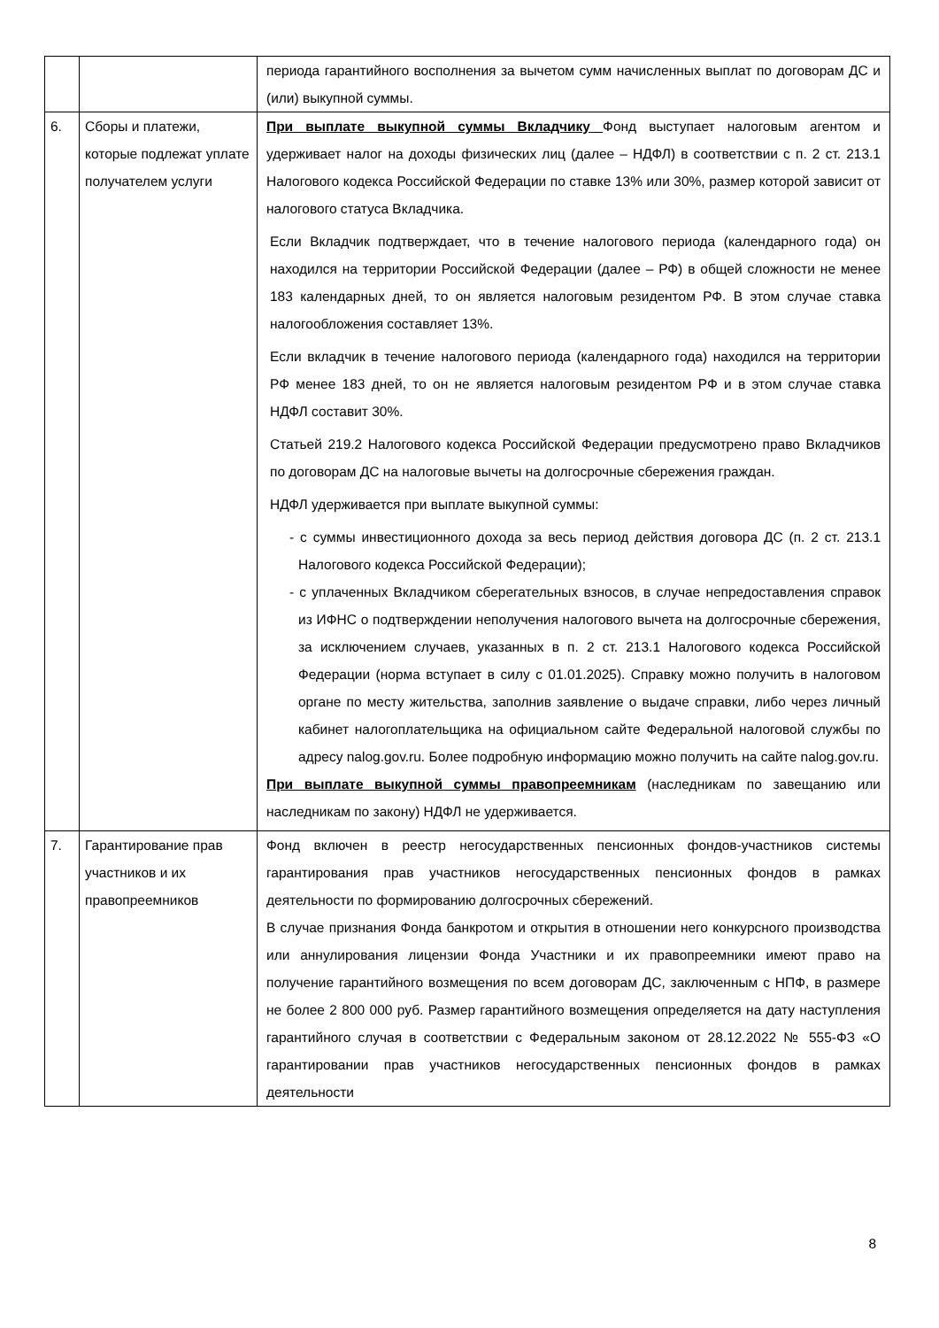| | | периода гарантийного восполнения за вычетом сумм начисленных выплат по договорам ДС и (или) выкупной суммы. |
| 6. | Сборы и платежи, которые подлежат уплате получателем услуги | При выплате выкупной суммы Вкладчику Фонд выступает налоговым агентом и удерживает налог на доходы физических лиц (далее – НДФЛ) в соответствии с п. 2 ст. 213.1 Налогового кодекса Российской Федерации по ставке 13% или 30%, размер которой зависит от налогового статуса Вкладчика. Если Вкладчик подтверждает, что в течение налогового периода (календарного года) он находился на территории Российской Федерации (далее – РФ) в общей сложности не менее 183 календарных дней, то он является налоговым резидентом РФ. В этом случае ставка налогообложения составляет 13%. Если вкладчик в течение налогового периода (календарного года) находился на территории РФ менее 183 дней, то он не является налоговым резидентом РФ и в этом случае ставка НДФЛ составит 30%. Статьей 219.2 Налогового кодекса Российской Федерации предусмотрено право Вкладчиков по договорам ДС на налоговые вычеты на долгосрочные сбережения граждан. НДФЛ удерживается при выплате выкупной суммы: - с суммы инвестиционного дохода за весь период действия договора ДС (п. 2 ст. 213.1 Налогового кодекса Российской Федерации); - с уплаченных Вкладчиком сберегательных взносов, в случае непредоставления справок из ИФНС о подтверждении неполучения налогового вычета на долгосрочные сбережения, за исключением случаев, указанных в п. 2 ст. 213.1 Налогового кодекса Российской Федерации (норма вступает в силу с 01.01.2025). Справку можно получить в налоговом органе по месту жительства, заполнив заявление о выдаче справки, либо через личный кабинет налогоплательщика на официальном сайте Федеральной налоговой службы по адресу nalog.gov.ru. Более подробную информацию можно получить на сайте nalog.gov.ru. При выплате выкупной суммы правопреемникам (наследникам по завещанию или наследникам по закону) НДФЛ не удерживается. |
| 7. | Гарантирование прав участников и их правопреемников | Фонд включен в реестр негосударственных пенсионных фондов-участников системы гарантирования прав участников негосударственных пенсионных фондов в рамках деятельности по формированию долгосрочных сбережений. В случае признания Фонда банкротом и открытия в отношении него конкурсного производства или аннулирования лицензии Фонда Участники и их правопреемники имеют право на получение гарантийного возмещения по всем договорам ДС, заключенным с НПФ, в размере не более 2 800 000 руб. Размер гарантийного возмещения определяется на дату наступления гарантийного случая в соответствии с Федеральным законом от 28.12.2022 № 555-ФЗ «О гарантировании прав участников негосударственных пенсионных фондов в рамках деятельности |
8